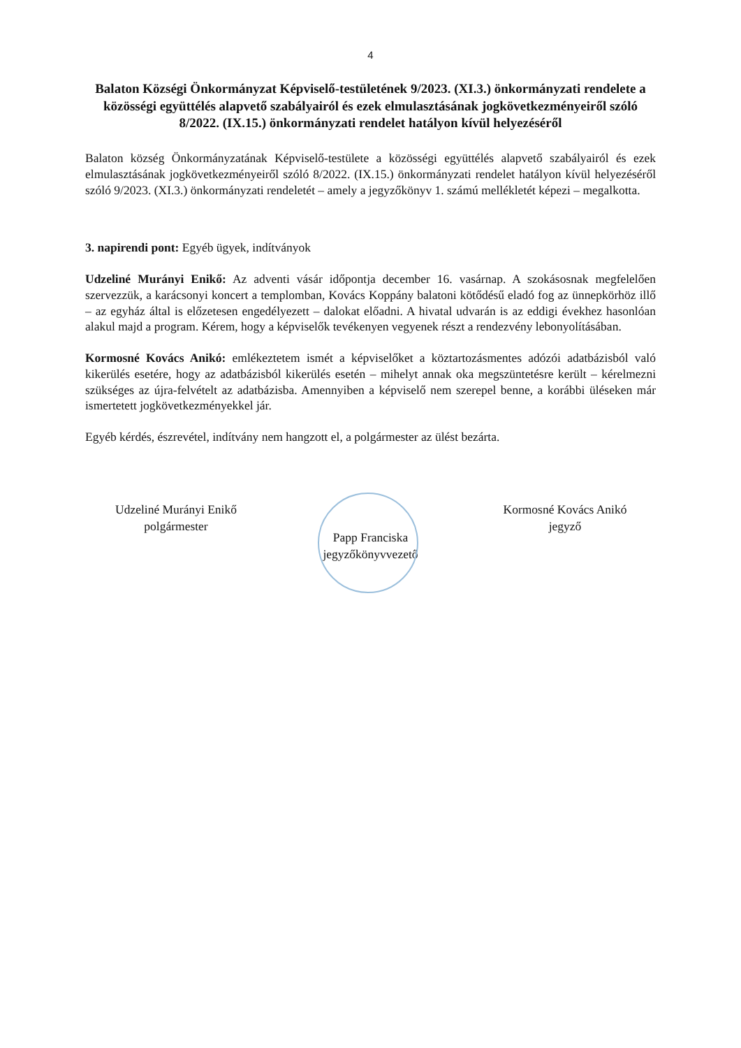4
Balaton Községi Önkormányzat Képviselő-testületének 9/2023. (XI.3.) önkormányzati rendelete a közösségi együttélés alapvető szabályairól és ezek elmulasztásának jogkövetkezményeiről szóló 8/2022. (IX.15.) önkormányzati rendelet hatályon kívül helyezéséről
Balaton község Önkormányzatának Képviselő-testülete a közösségi együttélés alapvető szabályairól és ezek elmulasztásának jogkövetkezményeiről szóló 8/2022. (IX.15.) önkormányzati rendelet hatályon kívül helyezéséről szóló 9/2023. (XI.3.) önkormányzati rendeletét – amely a jegyzőkönyv 1. számú mellékletét képezi – megalkotta.
3. napirendi pont: Egyéb ügyek, indítványok
Udzeliné Murányi Enikő: Az adventi vásár időpontja december 16. vasárnap. A szokásosnak megfelelően szervezzük, a karácsonyi koncert a templomban, Kovács Koppány balatoni kötődésű eladó fog az ünnepkörhöz illő – az egyház által is előzetesen engedélyezett – dalokat előadni. A hivatal udvarán is az eddigi évekhez hasonlóan alakul majd a program. Kérem, hogy a képviselők tevékenyen vegyenek részt a rendezvény lebonyolításában.
Kormosné Kovács Anikó: emlékeztetem ismét a képviselőket a köztartozásmentes adózói adatbázisból való kikerülés esetére, hogy az adatbázisból kikerülés esetén – mihelyt annak oka megszüntetésre került – kérelmezni szükséges az újra-felvételt az adatbázisba. Amennyiben a képviselő nem szerepel benne, a korábbi üléseken már ismertetett jogkövetkezményekkel jár.
Egyéb kérdés, észrevétel, indítvány nem hangzott el, a polgármester az ülést bezárta.
Udzeliné Murányi Enikő
polgármester
Papp Franciska
jegyzőkönyvvezető
Kormosné Kovács Anikó
jegyző